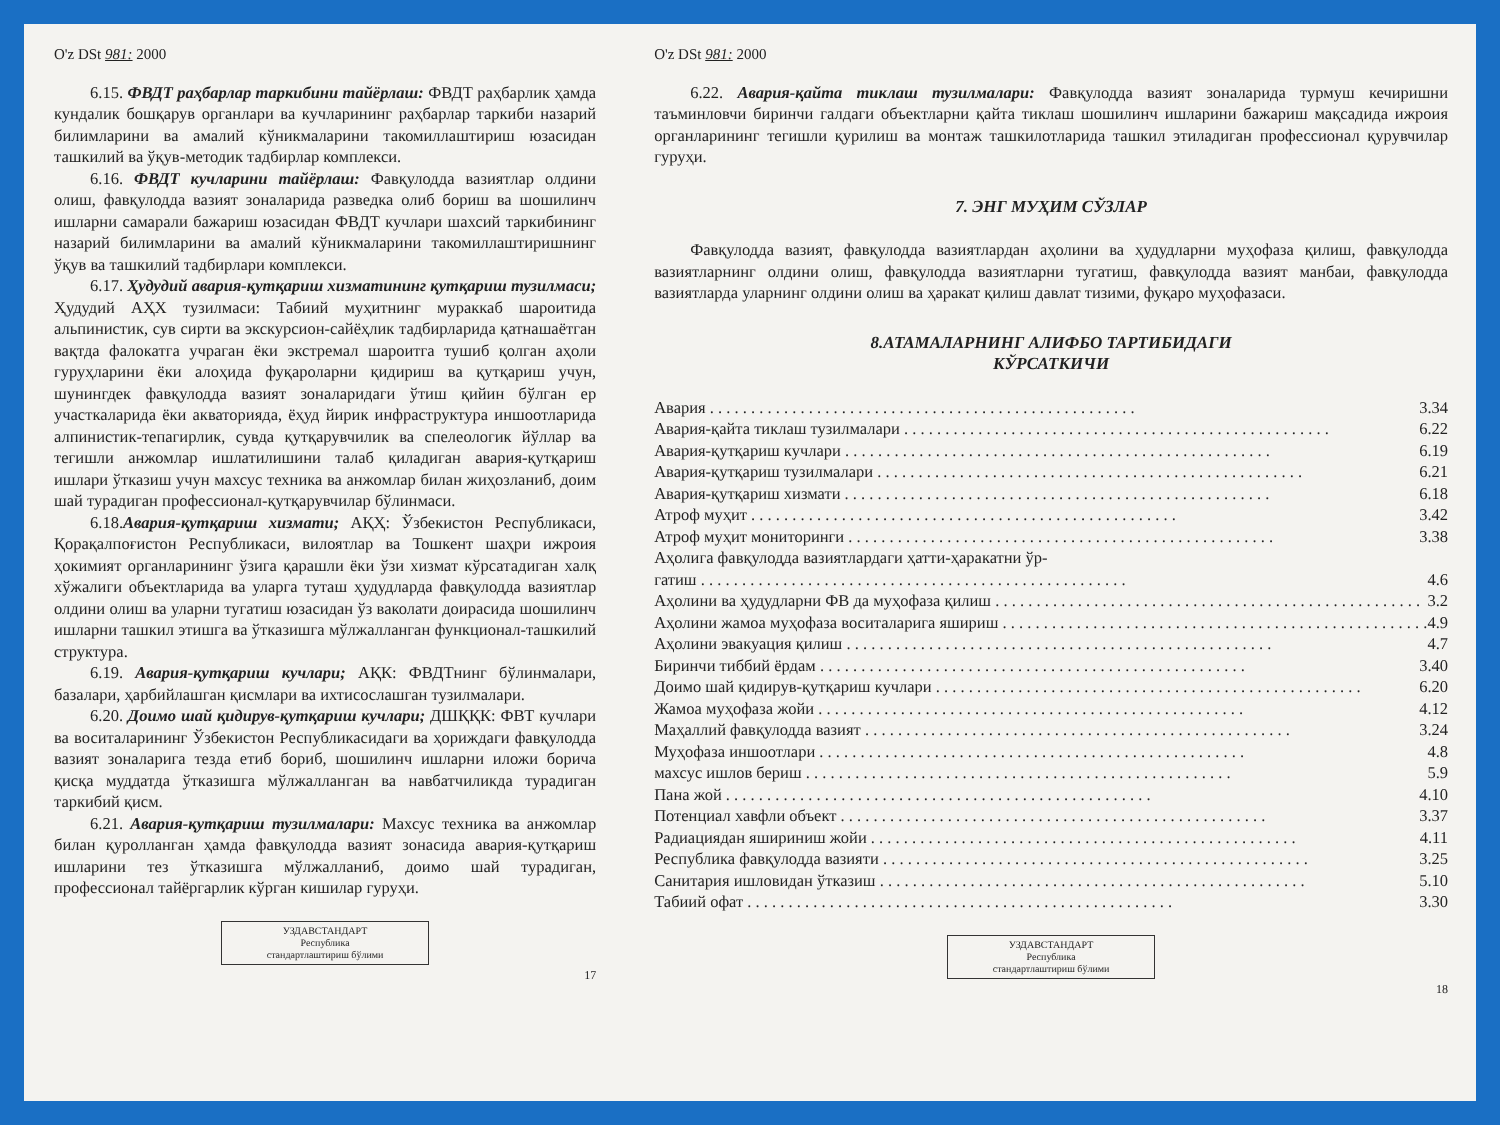O'z DSt 981: 2000
6.15. ФВДТ раҳбарлар таркибини тайёрлаш: ФВДТ раҳбарлик ҳамда кундалик бошқарув органлари ва кучларининг раҳбарлар таркиби назарий билимларини ва амалий кўникмаларини такомиллаштириш юзасидан ташкилий ва ўқув-методик тадбирлар комплекси.
6.16. ФВДТ кучларини тайёрлаш: Фавқулодда вазиятлар олдини олиш, фавқулодда вазият зоналарида разведка олиб бориш ва шошилинч ишларни самарали бажариш юзасидан ФВДТ кучлари шахсий таркибининг назарий билимларини ва амалий кўникмаларини такомиллаштиришнинг ўқув ва ташкилий тадбирлари комплекси.
6.17. Ҳудудий авария-қутқариш хизматининг қутқариш тузилмаси; Ҳудудий АҲХ тузилмаси: Табиий муҳитнинг мураккаб шароитида альпинистик, сув сирти ва экскурсион-сайёҳлик тадбирларида қатнашаётган вақтда фалокатга учраган ёки экстремал шароитга тушиб қолган аҳоли гуруҳларини ёки алоҳида фуқароларни қидириш ва қутқариш учун, шунингдек фавқулодда вазият зоналаридаги ўтиш қийин бўлган ер участкаларида ёки акваторияда, ёҳуд йирик инфраструктура иншоотларида алпинистик-тепагирлик, сувда қутқарувчилик ва спелеологик йўллар ва тегишли анжомлар ишлатилишини талаб қиладиган авария-қутқариш ишлари ўтказиш учун махсус техника ва анжомлар билан жиҳозланиб, доим шай турадиган профессионал-қутқарувчилар бўлинмаси.
6.18.Авария-қутқариш хизмати; АҚҲ: Ўзбекистон Республикаси, Қорақалпоғистон Республикаси, вилоятлар ва Тошкент шаҳри ижроия ҳокимият органларининг ўзига қарашли ёки ўзи хизмат кўрсатадиган халқ хўжалиги объектларида ва уларга туташ ҳудудларда фавқулодда вазиятлар олдини олиш ва уларни тугатиш юзасидан ўз ваколати доирасида шошилинч ишларни ташкил этишга ва ўтказишга мўлжалланган функционал-ташкилий структура.
6.19. Авария-қутқариш кучлари; АҚК: ФВДТнинг бўлинмалари, базалари, ҳарбийлашган қисмлари ва ихтисослашган тузилмалари.
6.20. Доимо шай қидирув-қутқариш кучлари; ДШҚҚК: ФВТ кучлари ва воситаларининг Ўзбекистон Республикасидаги ва ҳориждаги фавқулодда вазият зоналарига тезда етиб бориб, шошилинч ишларни иложи борича қисқа муддатда ўтказишга мўлжалланган ва навбатчиликда турадиган таркибий қисм.
6.21. Авария-қутқариш тузилмалари: Махсус техника ва анжомлар билан қуролланган ҳамда фавқулодда вазият зонасида авария-қутқариш ишларини тез ўтказишга мўлжалланиб, доимо шай турадиган, профессионал тайёргарлик кўрган кишилар гуруҳи.
УЗДАВСТАНДАРТ
Республика
стандартлаштириш бўлими
17
O'z DSt 981: 2000
6.22. Авария-қайта тиклаш тузилмалари: Фавқулодда вазият зоналарида турмуш кечиришни таъминловчи биринчи галдаги объектларни қайта тиклаш шошилинч ишларини бажариш мақсадида ижроия органларининг тегишли қурилиш ва монтаж ташкилотларида ташкил этиладиган профессионал қурувчилар гуруҳи.
7. ЭНГ МУҲИМ СЎЗЛАР
Фавқулодда вазият, фавқулодда вазиятлардан аҳолини ва ҳудудларни муҳофаза қилиш, фавқулодда вазиятларнинг олдини олиш, фавқулодда вазиятларни тугатиш, фавқулодда вазият манбаи, фавқулодда вазиятларда уларнинг олдини олиш ва ҳаракат қилиш давлат тизими, фуқаро муҳофазаси.
8.АТАМАЛАРНИНГ АЛИФБО ТАРТИБИДАГИ
КЎРСАТКИЧИ
Авария 3.34
Авария-қайта тиклаш тузилмалари 6.22
Авария-қутқариш кучлари 6.19
Авария-қутқариш тузилмалари 6.21
Авария-қутқариш хизмати 6.18
Атроф муҳит 3.42
Атроф муҳит мониторинги 3.38
Аҳолига фавқулодда вазиятлардаги ҳатти-ҳаракатни ўр-
гатиш 4.6
Аҳолини ва ҳудудларни ФВ да муҳофаза қилиш 3.2
Аҳолини жамоа муҳофаза воситаларига яшириш 4.9
Аҳолини эвакуация қилиш 4.7
Биринчи тиббий ёрдам 3.40
Доимо шай қидирув-қутқариш кучлари 6.20
Жамоа муҳофаза жойи 4.12
Маҳаллий фавқулодда вазият 3.24
Муҳофаза иншоотлари 4.8
махсус ишлов бериш 5.9
Пана жой 4.10
Потенциал хавфли объект 3.37
Радиациядан яшириниш жойи 4.11
Республика фавқулодда вазияти 3.25
Санитария ишловидан ўтказиш 5.10
Табиий офат 3.30
УЗДАВСТАНДАРТ
Республика
стандартлаштириш бўлими
18